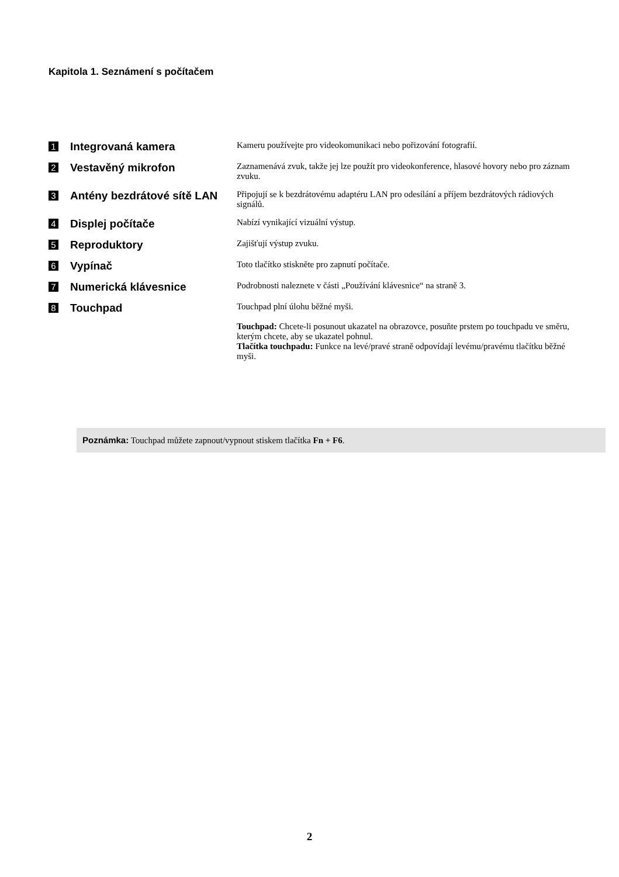Kapitola 1. Seznámení s počítačem
| 1 | Integrovaná kamera | Kameru používejte pro videokomunikaci nebo pořizování fotografií. |
| 2 | Vestavěný mikrofon | Zaznamenává zvuk, takže jej lze použít pro videokonference, hlasové hovory nebo pro záznam zvuku. |
| 3 | Antény bezdrátové sítě LAN | Připojují se k bezdrátovému adaptéru LAN pro odesílání a příjem bezdrátových rádiových signálů. |
| 4 | Displej počítače | Nabízí vynikající vizuální výstup. |
| 5 | Reproduktory | Zajišťují výstup zvuku. |
| 6 | Vypínač | Toto tlačítko stiskněte pro zapnutí počítače. |
| 7 | Numerická klávesnice | Podrobnosti naleznete v části „Používání klávesnice“ na straně 3. |
| 8 | Touchpad | Touchpad plní úlohu běžné myši. Touchpad: Chcete-li posunout ukazatel na obrazovce, posuňte prstem po touchpadu ve směru, kterým chcete, aby se ukazatel pohnul. Tlačítka touchpadu: Funkce na levé/pravé straně odpovídají levému/pravému tlačítku běžné myši. |
Poznámka: Touchpad můžete zapnout/vypnout stiskem tlačítka Fn + F6.
2